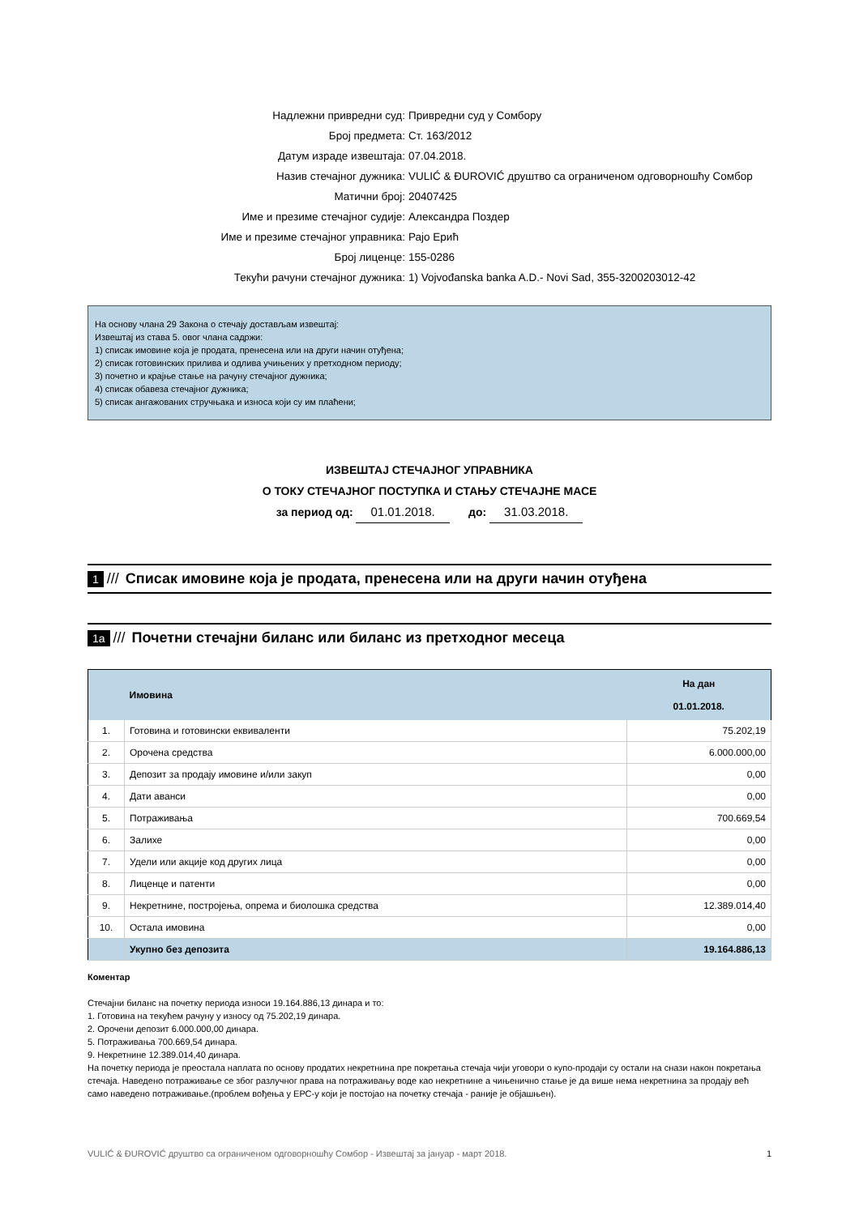| Надлежни привредни суд: | Привредни суд у Сомбору |
| Број предмета: | Ст. 163/2012 |
| Датум израде извештаја: | 07.04.2018. |
| Назив стечајног дужника: | VULIĆ & ĐUROVIĆ друштво са ограниченом одговорношћу Сомбор |
| Матични број: | 20407425 |
| Име и презиме стечајног судије: | Александра Поздер |
| Име и презиме стечајног управника: | Рајо Ерић |
| Број лиценце: | 155-0286 |
| Текући рачуни стечајног дужника: | 1) Vojvođanska banka A.D.- Novi Sad, 355-3200203012-42 |
На основу члана 29 Закона о стечају достављам извештај:
Извештај из става 5. овог члана садржи:
1) списак имовине која је продата, пренесена или на други начин отуђена;
2) списак готовинских прилива и одлива учињених у претходном периоду;
3) почетно и крајње стање на рачуну стечајног дужника;
4) списак обавеза стечајног дужника;
5) списак ангажованих стручњака и износа који су им плаћени;
ИЗВЕШТАЈ СТЕЧАЈНОГ УПРАВНИКА
О ТОКУ СТЕЧАЈНОГ ПОСТУПКА И СТАЊУ СТЕЧАЈНЕ МАСЕ
за период од: 01.01.2018. до: 31.03.2018.
1 /// Списак имовине која је продата, пренесена или на други начин отуђена
1a /// Почетни стечајни биланс или биланс из претходног месеца
| | Имовина | На дан 01.01.2018. |
| --- | --- | --- |
| 1. | Готовина и готовински еквиваленти | 75.202,19 |
| 2. | Орочена средства | 6.000.000,00 |
| 3. | Депозит за продају имовине и/или закуп | 0,00 |
| 4. | Дати аванси | 0,00 |
| 5. | Потраживања | 700.669,54 |
| 6. | Залихе | 0,00 |
| 7. | Удели или акције код других лица | 0,00 |
| 8. | Лиценце и патенти | 0,00 |
| 9. | Некретнине, постројења, опрема и биолошка средства | 12.389.014,40 |
| 10. | Остала имовина | 0,00 |
| | Укупно без депозита | 19.164.886,13 |
Коментар
Стечајни биланс на почетку периода износи 19.164.886,13 динара и то:
1. Готовина на текућем рачуну у износу од 75.202,19 динара.
2. Орочени депозит 6.000.000,00 динара.
5. Потраживања 700.669,54 динара.
9. Некретнине 12.389.014,40 динара.
На почетку периода је преостала наплата по основу продатих некретнина пре покретања стечаја чији уговори о купо-продаји су остали на снази након покретања стечаја. Наведено потраживање се због разлучног права на потраживању воде као некретнине а чињенично стање је да више нема некретнина за продају већ само наведено потраживање.(проблем вођења у ЕРС-у који је постојао на почетку стечаја - раније је објашњен).
VULIĆ & ĐUROVIĆ друштво са ограниченом одговорношћу Сомбор - Извештај за јануар - март 2018. 1